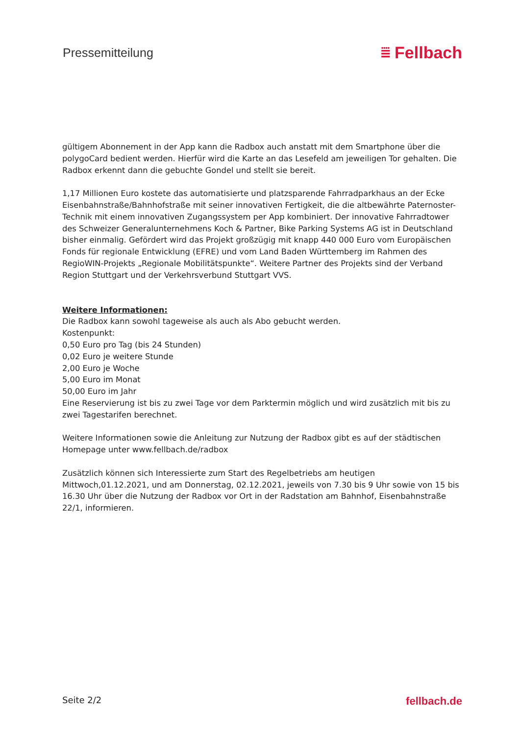Pressemitteilung
⩸ Fellbach
gültigem Abonnement in der App kann die Radbox auch anstatt mit dem Smartphone über die polygoCard bedient werden. Hierfür wird die Karte an das Lesefeld am jeweiligen Tor gehalten. Die Radbox erkennt dann die gebuchte Gondel und stellt sie bereit.
1,17 Millionen Euro kostete das automatisierte und platzsparende Fahrradparkhaus an der Ecke Eisenbahnstraße/Bahnhofstraße mit seiner innovativen Fertigkeit, die die altbewährte Paternoster-Technik mit einem innovativen Zugangssystem per App kombiniert. Der innovative Fahrradtower des Schweizer Generalunternehmens Koch & Partner, Bike Parking Systems AG ist in Deutschland bisher einmalig. Gefördert wird das Projekt großzügig mit knapp 440 000 Euro vom Europäischen Fonds für regionale Entwicklung (EFRE) und vom Land Baden Württemberg im Rahmen des RegioWIN-Projekts „Regionale Mobilitätspunkte“. Weitere Partner des Projekts sind der Verband Region Stuttgart und der Verkehrsverbund Stuttgart VVS.
Weitere Informationen:
Die Radbox kann sowohl tageweise als auch als Abo gebucht werden.
Kostenpunkt:
0,50 Euro pro Tag (bis 24 Stunden)
0,02 Euro je weitere Stunde
2,00 Euro je Woche
5,00 Euro im Monat
50,00 Euro im Jahr
Eine Reservierung ist bis zu zwei Tage vor dem Parktermin möglich und wird zusätzlich mit bis zu zwei Tagestarifen berechnet.
Weitere Informationen sowie die Anleitung zur Nutzung der Radbox gibt es auf der städtischen Homepage unter www.fellbach.de/radbox
Zusätzlich können sich Interessierte zum Start des Regelbetriebs am heutigen Mittwoch,01.12.2021, und am Donnerstag, 02.12.2021, jeweils von 7.30 bis 9 Uhr sowie von 15 bis 16.30 Uhr über die Nutzung der Radbox vor Ort in der Radstation am Bahnhof, Eisenbahnstraße 22/1, informieren.
Seite 2/2 fellbach.de